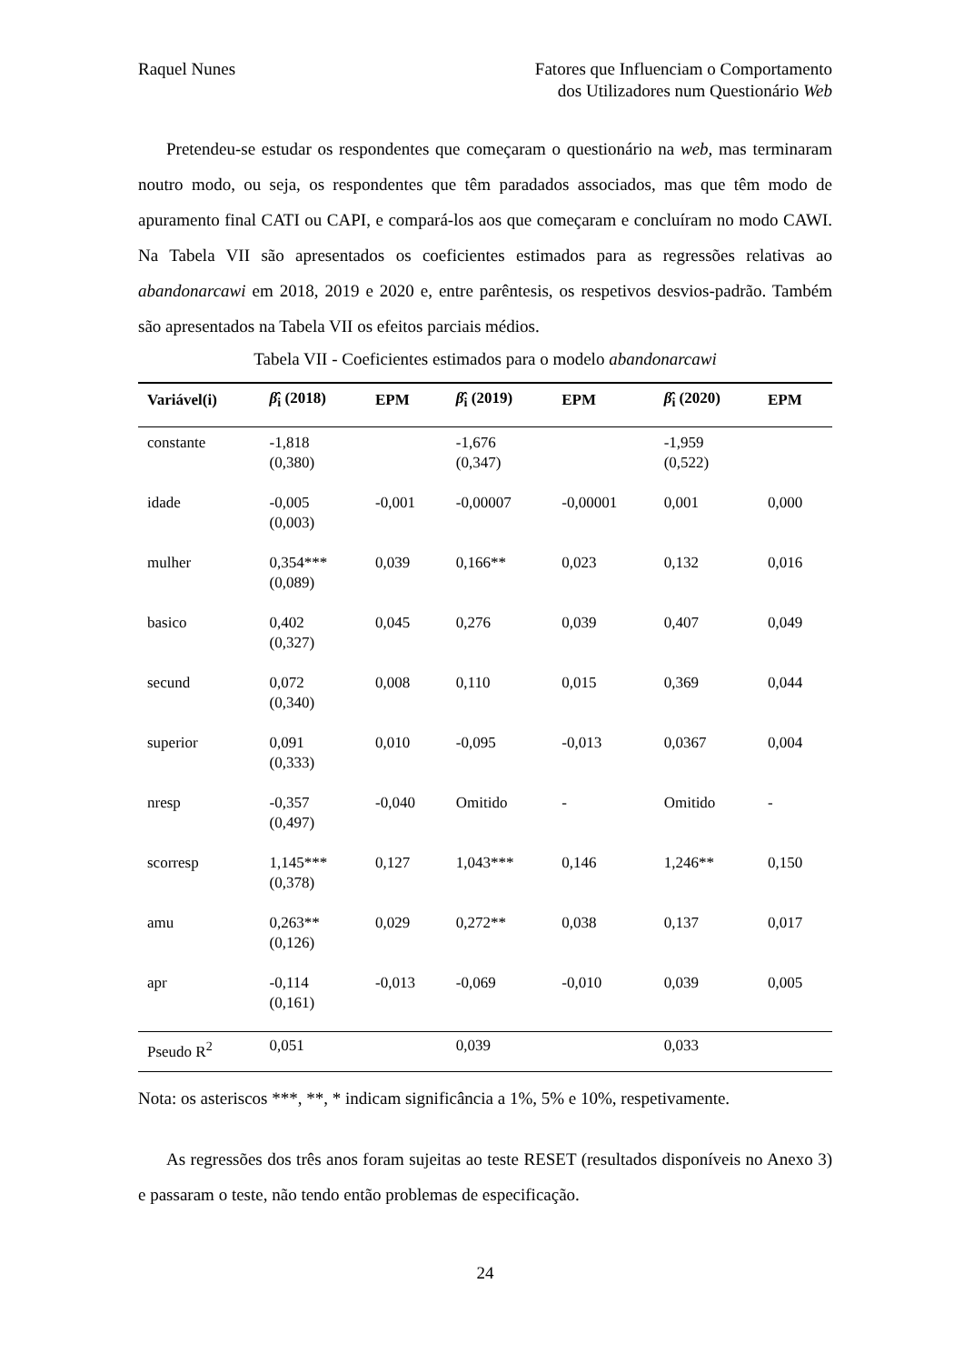Raquel Nunes Fatores que Influenciam o Comportamento
dos Utilizadores num Questionário Web
Pretendeu-se estudar os respondentes que começaram o questionário na web, mas terminaram noutro modo, ou seja, os respondentes que têm paradados associados, mas que têm modo de apuramento final CATI ou CAPI, e compará-los aos que começaram e concluíram no modo CAWI. Na Tabela VII são apresentados os coeficientes estimados para as regressões relativas ao abandonarcawi em 2018, 2019 e 2020 e, entre parêntesis, os respetivos desvios-padrão. Também são apresentados na Tabela VII os efeitos parciais médios.
Tabela VII - Coeficientes estimados para o modelo abandonarcawi
| Variável(i) | β̂<sub>i</sub> (2018) | EPM | β̂<sub>i</sub> (2019) | EPM | β̂<sub>i</sub> (2020) | EPM |
| --- | --- | --- | --- | --- | --- | --- |
| constante | -1,818 (0,380) | | -1,676 (0,347) | | -1,959 (0,522) | |
| idade | -0,005 (0,003) | -0,001 | -0,00007 | -0,00001 | 0,001 | 0,000 |
| mulher | 0,354*** (0,089) | 0,039 | 0,166** | 0,023 | 0,132 | 0,016 |
| basico | 0,402 (0,327) | 0,045 | 0,276 | 0,039 | 0,407 | 0,049 |
| secund | 0,072 (0,340) | 0,008 | 0,110 | 0,015 | 0,369 | 0,044 |
| superior | 0,091 (0,333) | 0,010 | -0,095 | -0,013 | 0,0367 | 0,004 |
| nresp | -0,357 (0,497) | -0,040 | Omitido | - | Omitido | - |
| scorresp | 1,145*** (0,378) | 0,127 | 1,043*** | 0,146 | 1,246** | 0,150 |
| amu | 0,263** (0,126) | 0,029 | 0,272** | 0,038 | 0,137 | 0,017 |
| apr | -0,114 (0,161) | -0,013 | -0,069 | -0,010 | 0,039 | 0,005 |
| Pseudo R<sup>2</sup> | 0,051 | | 0,039 | | 0,033 | |
Nota: os asteriscos ***, **, * indicam significância a 1%, 5% e 10%, respetivamente.
As regressões dos três anos foram sujeitas ao teste RESET (resultados disponíveis no Anexo 3) e passaram o teste, não tendo então problemas de especificação.
24